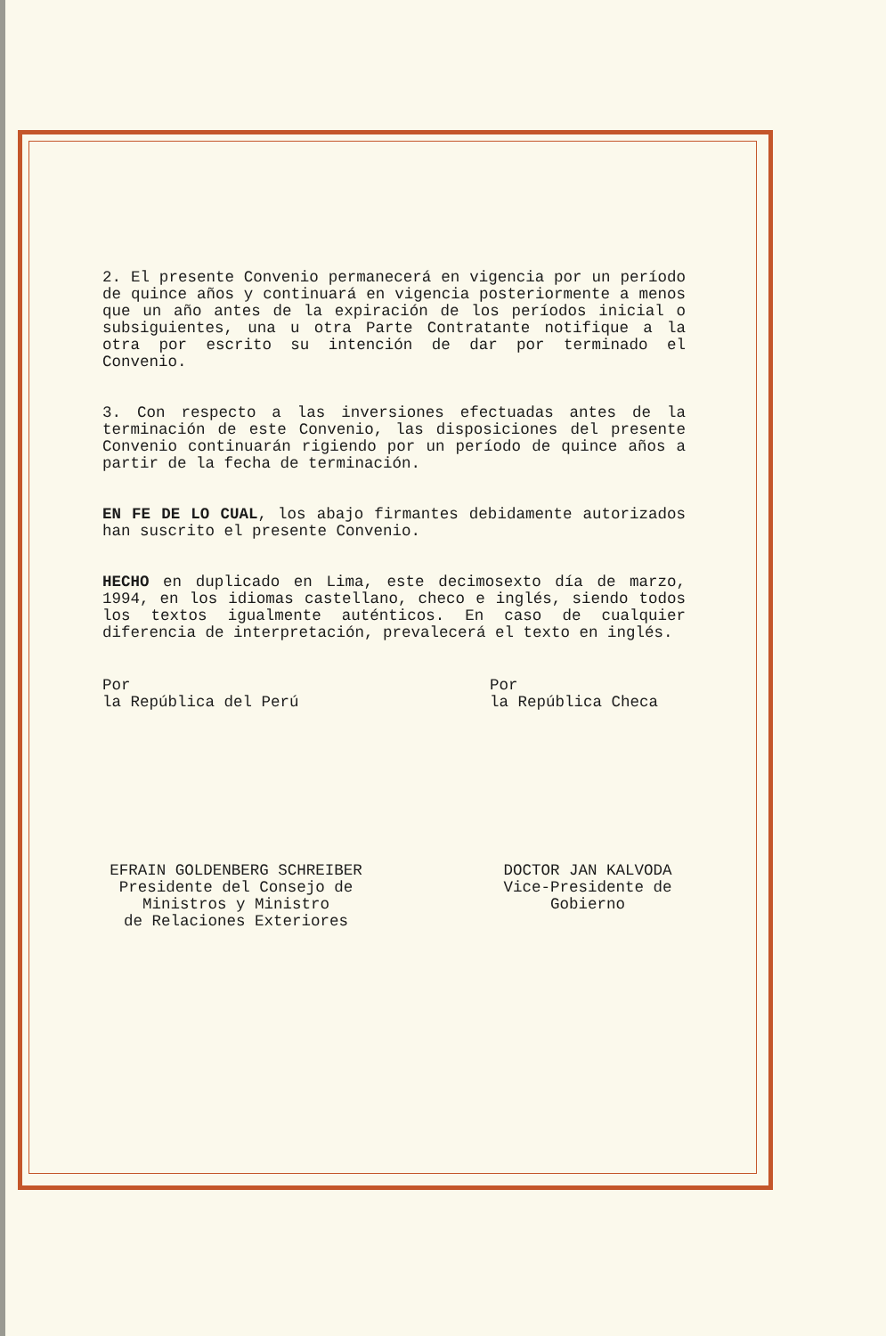2. El presente Convenio permanecerá en vigencia por un período de quince años y continuará en vigencia posteriormente a menos que un año antes de la expiración de los períodos inicial o subsiguientes, una u otra Parte Contratante notifique a la otra por escrito su intención de dar por terminado el Convenio.
3. Con respecto a las inversiones efectuadas antes de la terminación de este Convenio, las disposiciones del presente Convenio continuarán rigiendo por un período de quince años a partir de la fecha de terminación.
EN FE DE LO CUAL, los abajo firmantes debidamente autorizados han suscrito el presente Convenio.
HECHO en duplicado en Lima, este decimosexto día de marzo, 1994, en los idiomas castellano, checo e inglés, siendo todos los textos igualmente auténticos. En caso de cualquier diferencia de interpretación, prevalecerá el texto en inglés.
Por
la República del Perú
EFRAIN GOLDENBERG SCHREIBER
Presidente del Consejo de
Ministros y Ministro
de Relaciones Exteriores
Por
la República Checa
DOCTOR JAN KALVODA
Vice-Presidente de
Gobierno